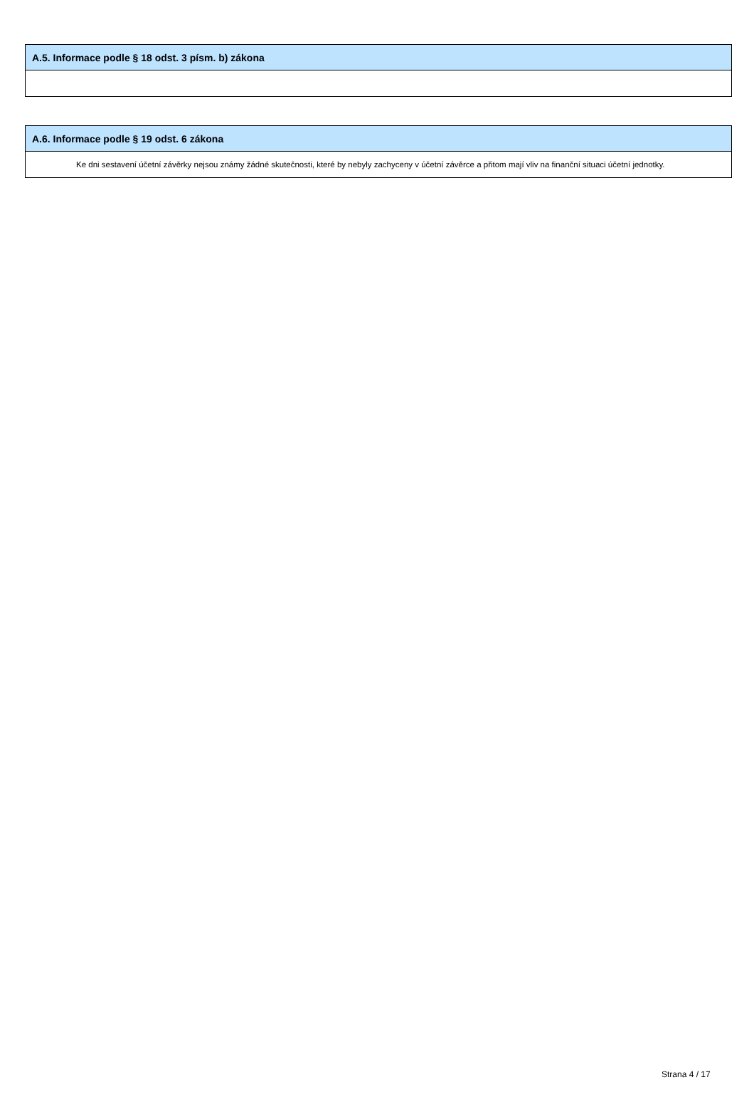| A.5. Informace podle § 18 odst. 3 písm. b) zákona |
| --- |
| A.6. Informace podle § 19 odst. 6 zákona |
| --- |
| Ke dni sestavení účetní závěrky nejsou známy žádné skutečnosti, které by nebyly zachyceny v účetní závěrce a přitom mají vliv na finanční situaci účetní jednotky. |
Strana 4 / 17